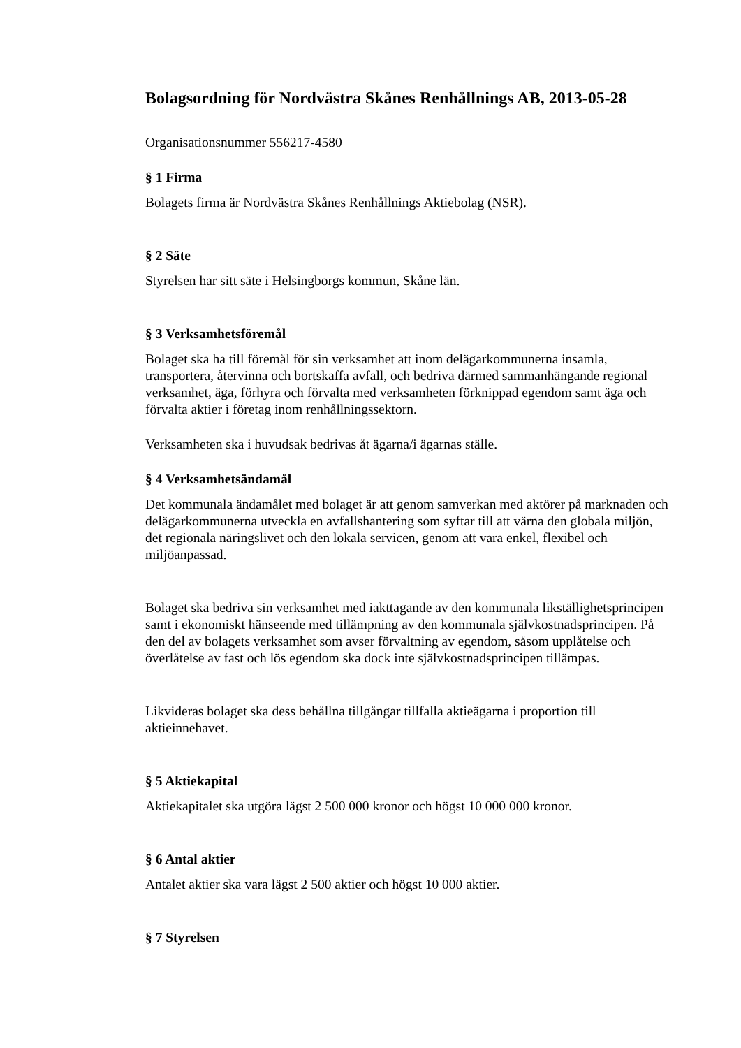Bolagsordning för Nordvästra Skånes Renhållnings AB, 2013-05-28
Organisationsnummer 556217-4580
§ 1 Firma
Bolagets firma är Nordvästra Skånes Renhållnings Aktiebolag (NSR).
§ 2 Säte
Styrelsen har sitt säte i Helsingborgs kommun, Skåne län.
§ 3 Verksamhetsföremål
Bolaget ska ha till föremål för sin verksamhet att inom delägarkommunerna insamla, transportera, återvinna och bortskaffa avfall, och bedriva därmed sammanhängande regional verksamhet, äga, förhyra och förvalta med verksamheten förknippad egendom samt äga och förvalta aktier i företag inom renhållningssektorn.
Verksamheten ska i huvudsak bedrivas åt ägarna/i ägarnas ställe.
§ 4 Verksamhetsändamål
Det kommunala ändamålet med bolaget är att genom samverkan med aktörer på marknaden och delägarkommunerna utveckla en avfallshantering som syftar till att värna den globala miljön, det regionala näringslivet och den lokala servicen, genom att vara enkel, flexibel och miljöanpassad.
Bolaget ska bedriva sin verksamhet med iakttagande av den kommunala likställighetsprincipen samt i ekonomiskt hänseende med tillämpning av den kommunala självkostnadsprincipen. På den del av bolagets verksamhet som avser förvaltning av egendom, såsom upplåtelse och överlåtelse av fast och lös egendom ska dock inte självkostnadsprincipen tillämpas.
Likvideras bolaget ska dess behållna tillgångar tillfalla aktieägarna i proportion till aktieinnehavet.
§ 5 Aktiekapital
Aktiekapitalet ska utgöra lägst 2 500 000 kronor och högst 10 000 000 kronor.
§ 6 Antal aktier
Antalet aktier ska vara lägst 2 500 aktier och högst 10 000 aktier.
§ 7 Styrelsen